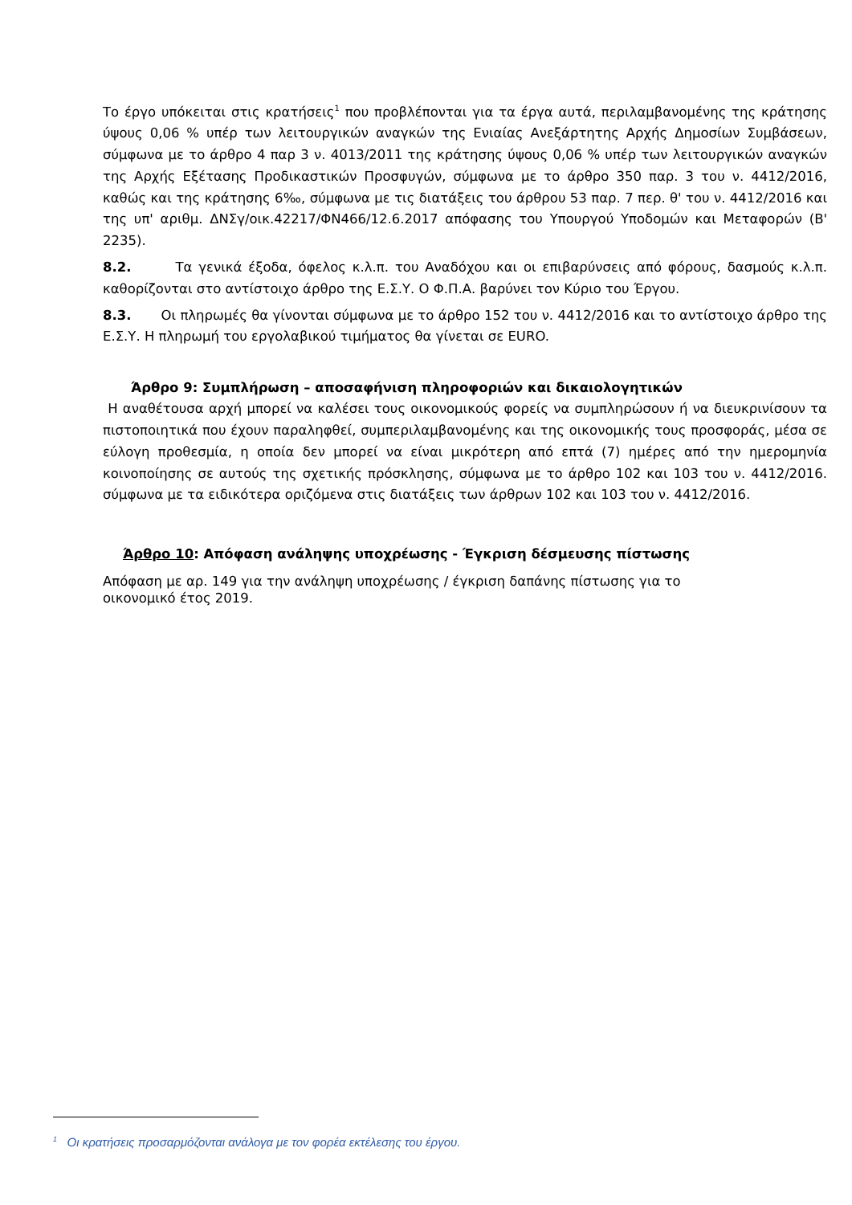Το έργο υπόκειται στις κρατήσεις<sup>1</sup> που προβλέπονται για τα έργα αυτά, περιλαμβανομένης της κράτησης ύψους 0,06 % υπέρ των λειτουργικών αναγκών της Ενιαίας Ανεξάρτητης Αρχής Δημοσίων Συμβάσεων, σύμφωνα με το άρθρο 4 παρ 3 ν. 4013/2011 της κράτησης ύψους 0,06 % υπέρ των λειτουργικών αναγκών της Αρχής Εξέτασης Προδικαστικών Προσφυγών, σύμφωνα με το άρθρο 350 παρ. 3 του ν. 4412/2016, καθώς και της κράτησης 6‰, σύμφωνα με τις διατάξεις του άρθρου 53 παρ. 7 περ. θ' του ν. 4412/2016 και της υπ' αριθμ. ΔΝΣγ/οικ.42217/ΦΝ466/12.6.2017 απόφασης του Υπουργού Υποδομών και Μεταφορών (Β' 2235).
8.2. Τα γενικά έξοδα, όφελος κ.λ.π. του Αναδόχου και οι επιβαρύνσεις από φόρους, δασμούς κ.λ.π. καθορίζονται στο αντίστοιχο άρθρο της Ε.Σ.Υ. Ο Φ.Π.Α. βαρύνει τον Κύριο του Έργου.
8.3. Οι πληρωμές θα γίνονται σύμφωνα με το άρθρο 152 του ν. 4412/2016 και το αντίστοιχο άρθρο της Ε.Σ.Υ. Η πληρωμή του εργολαβικού τιμήματος θα γίνεται σε EURO.
Άρθρο 9: Συμπλήρωση – αποσαφήνιση πληροφοριών και δικαιολογητικών
Η αναθέτουσα αρχή μπορεί να καλέσει τους οικονομικούς φορείς να συμπληρώσουν ή να διευκρινίσουν τα πιστοποιητικά που έχουν παραληφθεί, συμπεριλαμβανομένης και της οικονομικής τους προσφοράς, μέσα σε εύλογη προθεσμία, η οποία δεν μπορεί να είναι μικρότερη από επτά (7) ημέρες από την ημερομηνία κοινοποίησης σε αυτούς της σχετικής πρόσκλησης, σύμφωνα με το άρθρο 102 και 103 του ν. 4412/2016. σύμφωνα με τα ειδικότερα οριζόμενα στις διατάξεις των άρθρων 102 και 103 του ν. 4412/2016.
Άρθρο 10: Απόφαση ανάληψης υποχρέωσης - Έγκριση δέσμευσης πίστωσης
Απόφαση με αρ. 149 για την ανάληψη υποχρέωσης / έγκριση δαπάνης πίστωσης για το οικονομικό έτος 2019.
<sup>1</sup> Οι κρατήσεις προσαρμόζονται ανάλογα με τον φορέα εκτέλεσης του έργου.